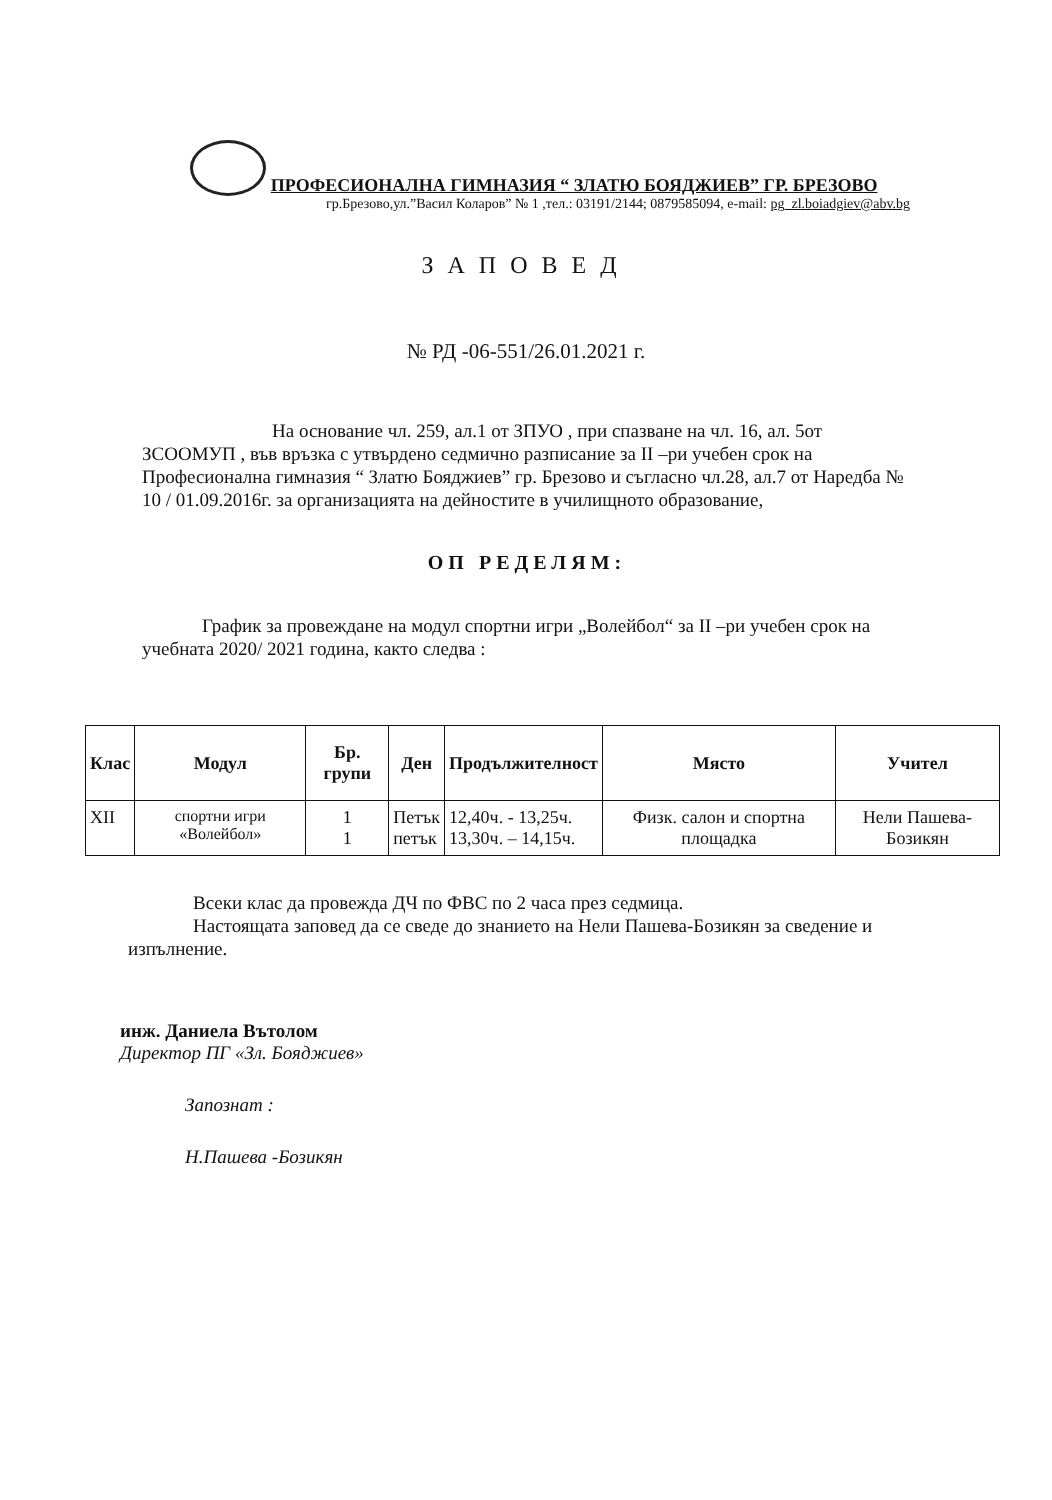ПРОФЕСИОНАЛНА ГИМНАЗИЯ “ ЗЛАТЮ БОЯДЖИЕВ” ГР. БРЕЗОВО
гр.Брезово,ул.”Васил Коларов” № 1 ,тел.: 03191/2144; 0879585094, e-mail: pg_zl.boiadgiev@abv.bg
ЗАПОВЕД
№ РД -06-551/26.01.2021 г.
На основание чл. 259, ал.1 от ЗПУО , при спазване на чл. 16, ал. 5от ЗСООМУП , във връзка с утвърдено седмично разписание за II –ри учебен срок на Професионална гимназия “ Златю Бояджиев” гр. Брезово и съгласно чл.28, ал.7 от Наредба № 10 / 01.09.2016г. за организацията на дейностите в училищното образование,
ОП РЕДЕЛЯМ:
График за провеждане на модул спортни игри „Волейбол“ за II –ри учебен срок на учебната 2020/ 2021 година, както следва :
| Клас | Модул | Бр. групи | Ден | Продължителност | Място | Учител |
| --- | --- | --- | --- | --- | --- | --- |
| XII | спортни игри «Волейбол» | 1 1 | Петък петък | 12,40ч. - 13,25ч. 13,30ч. – 14,15ч. | Физк. салон и спортна площадка | Нели Пашева-Бозикян |
Всеки клас да провежда ДЧ по ФВС по 2 часа през седмица.
Настоящата заповед да се сведе до знанието на Нели Пашева-Бозикян за сведение и изпълнение.
инж. Даниела Вътолом
Директор ПГ «Зл. Бояджиев»
Запознат :
Н.Пашева -Бозикян